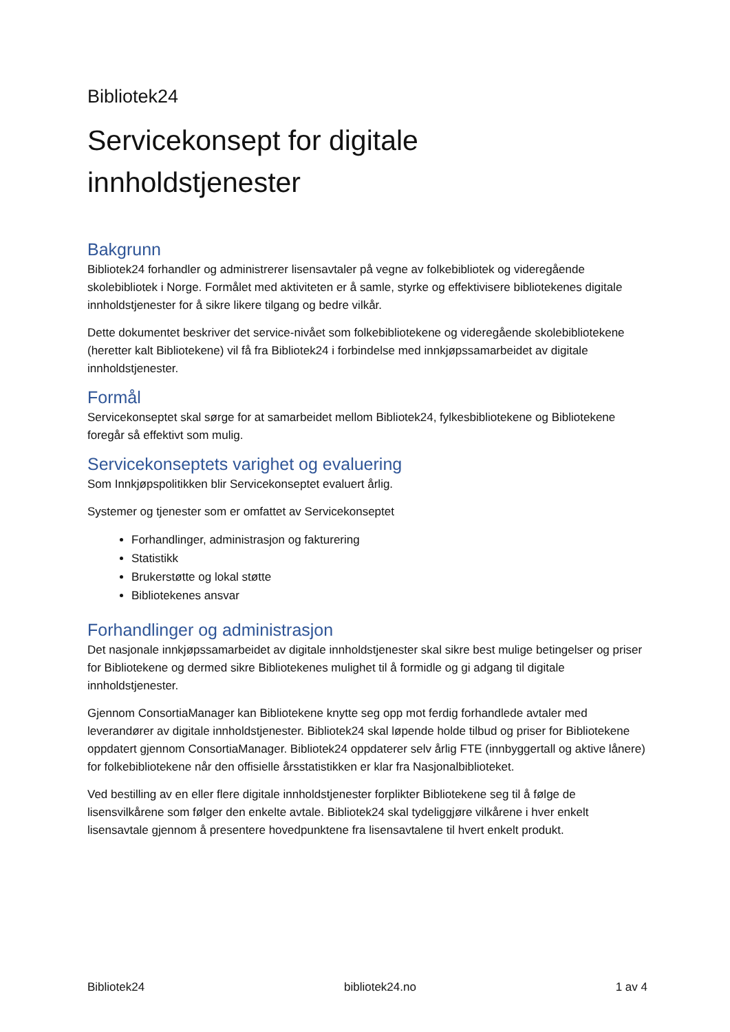Bibliotek24
Servicekonsept for digitale
innholdstjenester
Bakgrunn
Bibliotek24 forhandler og administrerer lisensavtaler på vegne av folkebibliotek og videregående skolebibliotek i Norge. Formålet med aktiviteten er å samle, styrke og effektivisere bibliotekenes digitale innholdstjenester for å sikre likere tilgang og bedre vilkår.
Dette dokumentet beskriver det service-nivået som folkebibliotekene og videregående skolebibliotekene (heretter kalt Bibliotekene) vil få fra Bibliotek24 i forbindelse med innkjøpssamarbeidet av digitale innholdstjenester.
Formål
Servicekonseptet skal sørge for at samarbeidet mellom Bibliotek24, fylkesbibliotekene og Bibliotekene foregår så effektivt som mulig.
Servicekonseptets varighet og evaluering
Som Innkjøpspolitikken blir Servicekonseptet evaluert årlig.
Systemer og tjenester som er omfattet av Servicekonseptet
Forhandlinger, administrasjon og fakturering
Statistikk
Brukerstøtte og lokal støtte
Bibliotekenes ansvar
Forhandlinger og administrasjon
Det nasjonale innkjøpssamarbeidet av digitale innholdstjenester skal sikre best mulige betingelser og priser for Bibliotekene og dermed sikre Bibliotekenes mulighet til å formidle og gi adgang til digitale innholdstjenester.
Gjennom ConsortiaManager kan Bibliotekene knytte seg opp mot ferdig forhandlede avtaler med leverandører av digitale innholdstjenester. Bibliotek24 skal løpende holde tilbud og priser for Bibliotekene oppdatert gjennom ConsortiaManager. Bibliotek24 oppdaterer selv årlig FTE (innbyggertall og aktive lånere) for folkebibliotekene når den offisielle årsstatistikken er klar fra Nasjonalbiblioteket.
Ved bestilling av en eller flere digitale innholdstjenester forplikter Bibliotekene seg til å følge de lisensvilkårene som følger den enkelte avtale. Bibliotek24 skal tydeliggjøre vilkårene i hver enkelt lisensavtale gjennom å presentere hovedpunktene fra lisensavtalene til hvert enkelt produkt.
Bibliotek24 bibliotek24.no 1 av 4